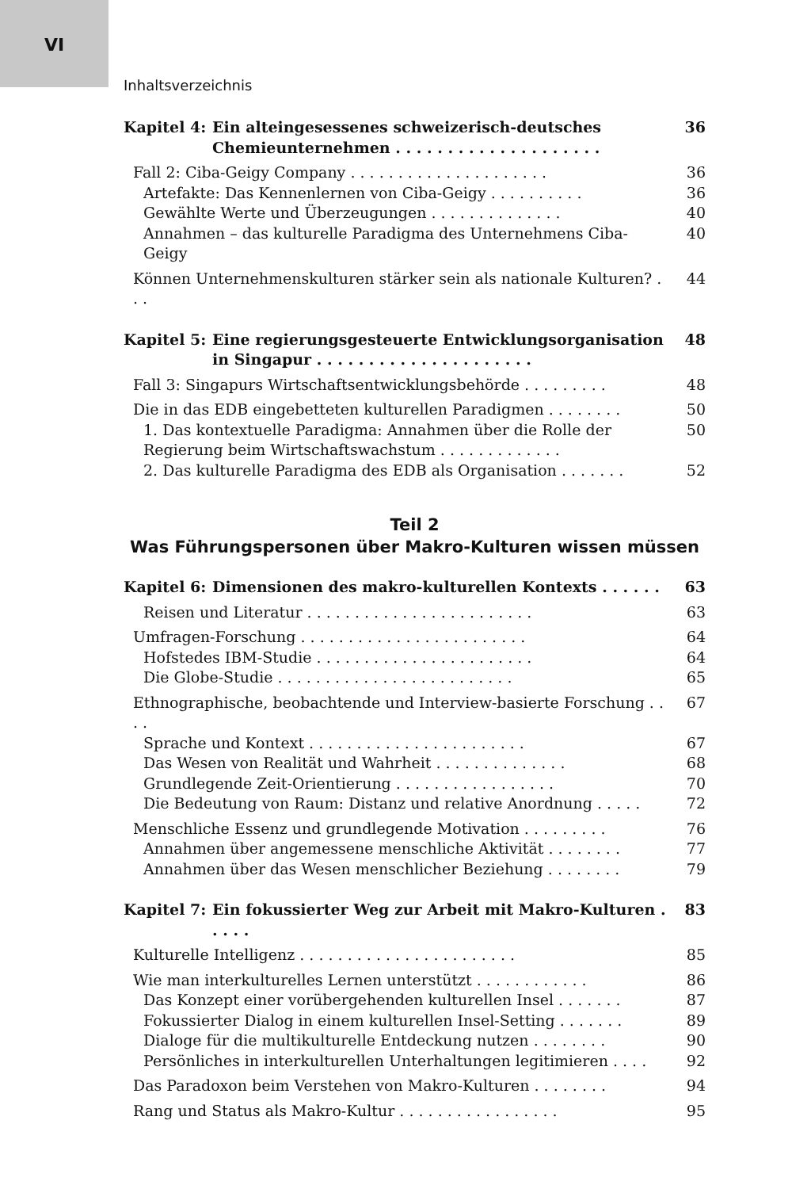VI
Inhaltsverzeichnis
Kapitel 4: Ein alteingesessenes schweizerisch-deutsches Chemieunternehmen . . . . . . . . . . . . . . . . . . . . 36
Fall 2: Ciba-Geigy Company . . . . . . . . . . . . . . . . . . . . . 36
Artefakte: Das Kennenlernen von Ciba-Geigy . . . . . . . . . . 36
Gewählte Werte und Überzeugungen . . . . . . . . . . . . . . 40
Annahmen – das kulturelle Paradigma des Unternehmens Ciba-Geigy 40
Können Unternehmenskulturen stärker sein als nationale Kulturen? . . . 44
Kapitel 5: Eine regierungsgesteuerte Entwicklungsorganisation in Singapur . . . . . . . . . . . . . . . . . . . . . 48
Fall 3: Singapurs Wirtschaftsentwicklungsbehörde . . . . . . . . . 48
Die in das EDB eingebetteten kulturellen Paradigmen . . . . . . . . 50
1. Das kontextuelle Paradigma: Annahmen über die Rolle der Regierung beim Wirtschaftswachstum . . . . . . . . . . . . . 50
2. Das kulturelle Paradigma des EDB als Organisation . . . . . . . 52
Teil 2
Was Führungspersonen über Makro-Kulturen wissen müssen
Kapitel 6: Dimensionen des makro-kulturellen Kontexts . . . . . . 63
Reisen und Literatur . . . . . . . . . . . . . . . . . . . . . . . . 63
Umfragen-Forschung . . . . . . . . . . . . . . . . . . . . . . . . 64
Hofstedes IBM-Studie . . . . . . . . . . . . . . . . . . . . . . . 64
Die Globe-Studie . . . . . . . . . . . . . . . . . . . . . . . . . 65
Ethnographische, beobachtende und Interview-basierte Forschung . . . . 67
Sprache und Kontext . . . . . . . . . . . . . . . . . . . . . . . 67
Das Wesen von Realität und Wahrheit . . . . . . . . . . . . . . 68
Grundlegende Zeit-Orientierung . . . . . . . . . . . . . . . . . 70
Die Bedeutung von Raum: Distanz und relative Anordnung . . . . . 72
Menschliche Essenz und grundlegende Motivation . . . . . . . . . 76
Annahmen über angemessene menschliche Aktivität . . . . . . . . 77
Annahmen über das Wesen menschlicher Beziehung . . . . . . . . 79
Kapitel 7: Ein fokussierter Weg zur Arbeit mit Makro-Kulturen . . . . . 83
Kulturelle Intelligenz . . . . . . . . . . . . . . . . . . . . . . . 85
Wie man interkulturelles Lernen unterstützt . . . . . . . . . . . . 86
Das Konzept einer vorübergehenden kulturellen Insel . . . . . . . 87
Fokussierter Dialog in einem kulturellen Insel-Setting . . . . . . . 89
Dialoge für die multikulturelle Entdeckung nutzen . . . . . . . . 90
Persönliches in interkulturellen Unterhaltungen legitimieren . . . . 92
Das Paradoxon beim Verstehen von Makro-Kulturen . . . . . . . . 94
Rang und Status als Makro-Kultur . . . . . . . . . . . . . . . . . 95